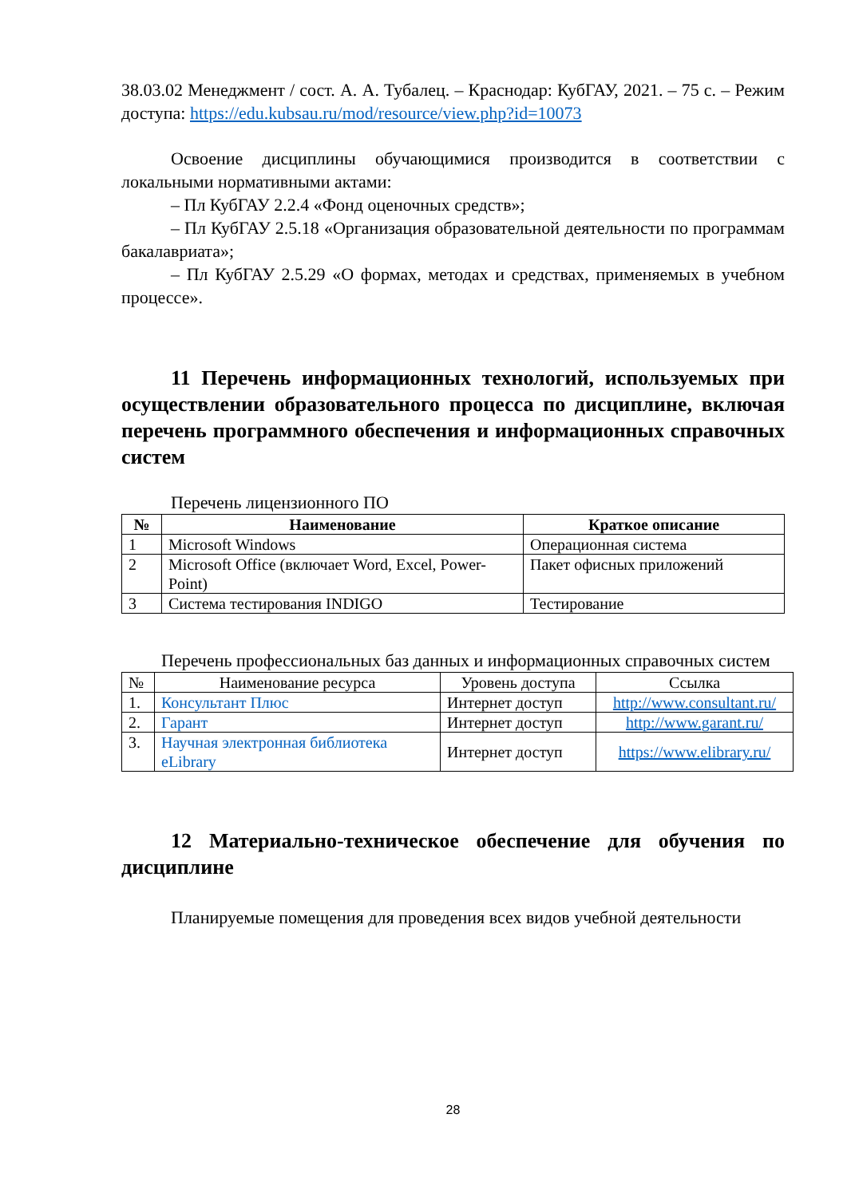38.03.02 Менеджмент / сост. А. А. Тубалец. – Краснодар: КубГАУ, 2021. – 75 с. – Режим доступа: https://edu.kubsau.ru/mod/resource/view.php?id=10073
Освоение дисциплины обучающимися производится в соответствии с локальными нормативными актами:
– Пл КубГАУ 2.2.4 «Фонд оценочных средств»;
– Пл КубГАУ 2.5.18 «Организация образовательной деятельности по программам бакалавриата»;
– Пл КубГАУ 2.5.29 «О формах, методах и средствах, применяемых в учебном процессе».
11 Перечень информационных технологий, используемых при осуществлении образовательного процесса по дисциплине, включая перечень программного обеспечения и информационных справочных систем
Перечень лицензионного ПО
| № | Наименование | Краткое описание |
| --- | --- | --- |
| 1 | Microsoft Windows | Операционная система |
| 2 | Microsoft Office (включает Word, Excel, Power-Point) | Пакет офисных приложений |
| 3 | Система тестирования INDIGO | Тестирование |
Перечень профессиональных баз данных и информационных справочных систем
| № | Наименование ресурса | Уровень доступа | Ссылка |
| 1. | Консультант Плюс | Интернет доступ | http://www.consultant.ru/ |
| 2. | Гарант | Интернет доступ | http://www.garant.ru/ |
| 3. | Научная электронная библиотека eLibrary | Интернет доступ | https://www.elibrary.ru/ |
12 Материально-техническое обеспечение для обучения по дисциплине
Планируемые помещения для проведения всех видов учебной деятельности
28